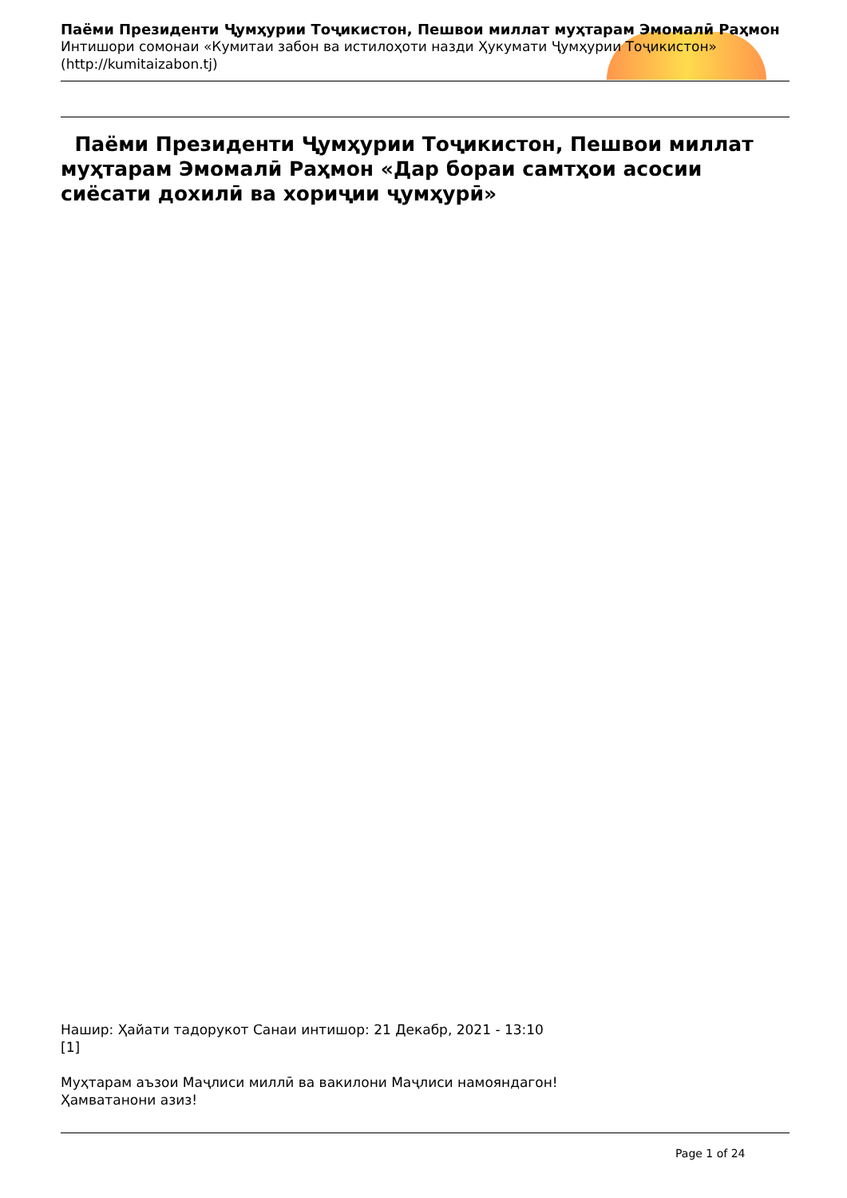Паёми Президенти Ҷумҳурии Тоҷикистон, Пешвои миллат муҳтарам Эмомалӣ Раҳмон
Интишори сомонаи «Кумитаи забон ва истилоҳоти назди Ҳукумати Ҷумҳурии Тоҷикистон»
(http://kumitaizabon.tj)
Паёми Президенти Ҷумҳурии Тоҷикистон, Пешвои миллат муҳтарам Эмомалӣ Раҳмон «Дар бораи самтҳои асосии сиёсати дохилӣ ва хориҷии ҷумҳурӣ»
Нашир: Ҳайати тадорукот Санаи интишор: 21 Декабр, 2021 - 13:10
[1]
Муҳтарам аъзои Маҷлиси миллӣ ва вакилони Маҷлиси намояндагон!
Ҳамватанони азиз!
Page 1 of 24